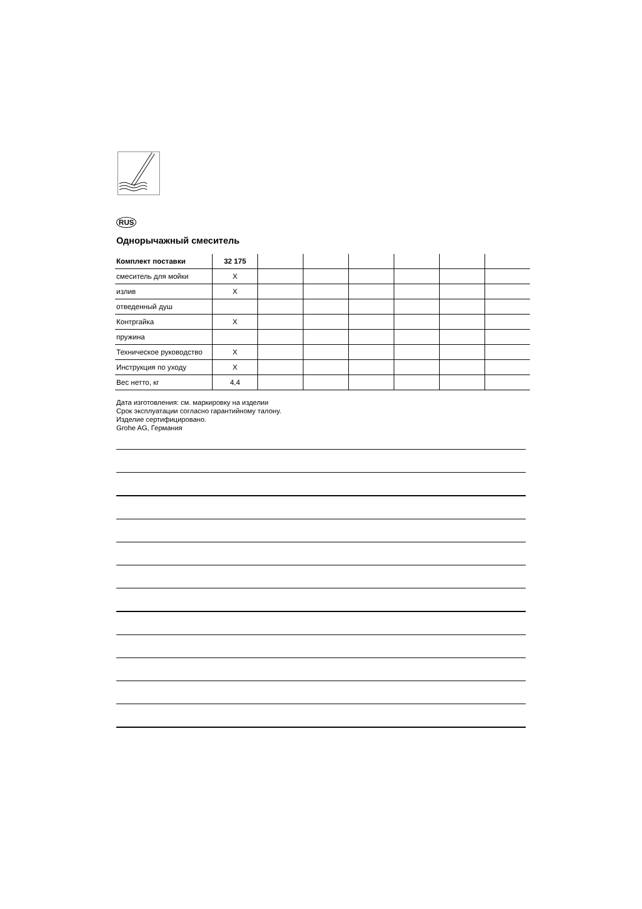RUS
Однорычажный смеситель
| Комплект поставки | 32 175 | | | | | | |
| --- | --- | --- | --- | --- | --- | --- | --- |
| смеситель для мойки | X | | | | | | |
| излив | X | | | | | | |
| отведенный душ | | | | | | | |
| Контргайка | X | | | | | | |
| пружина | | | | | | | |
| Техническое руководство | X | | | | | | |
| Инструкция по уходу | X | | | | | | |
| Вес нетто, кг | 4,4 | | | | | | |
Дата изготовления: см. маркировку на изделии
Срок эксплуатации согласно гарантийному талону.
Изделие сертифицировано.
Grohe AG, Германия